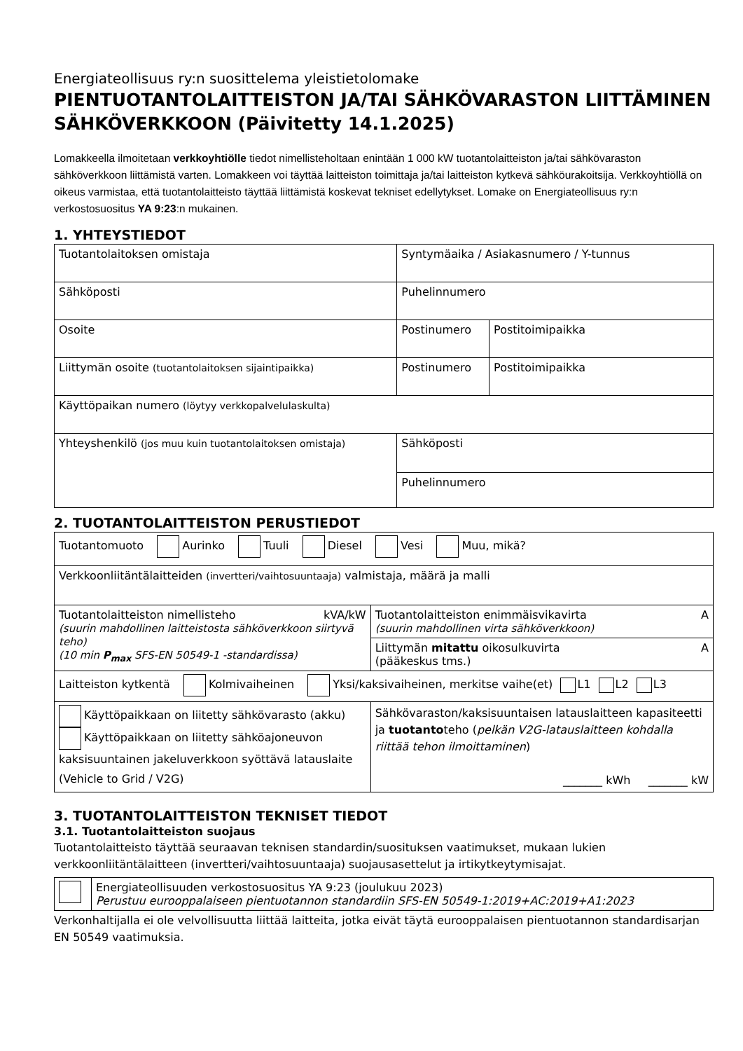Energiateollisuus ry:n suosittelema yleistietolomake
PIENTUOTANTOLAITTEISTON JA/TAI SÄHKÖVARASTON LIITTÄMINEN SÄHKÖVERKKOON (Päivitetty 14.1.2025)
Lomakkeella ilmoitetaan verkkoyhtiölle tiedot nimellisteholtaan enintään 1 000 kW tuotantolaitteiston ja/tai sähkövaraston sähköverkkoon liittämistä varten. Lomakkeen voi täyttää laitteiston toimittaja ja/tai laitteiston kytkevä sähköurakoitsija. Verkkoyhtiöllä on oikeus varmistaa, että tuotantolaitteisto täyttää liittämistä koskevat tekniset edellytykset. Lomake on Energiateollisuus ry:n verkostosuositus YA 9:23:n mukainen.
1. YHTEYSTIEDOT
| Tuotantolaitoksen omistaja | Syntymäaika / Asiakasnumero / Y-tunnus | |
| Sähköposti | Puhelinnumero | |
| Osoite | Postinumero | Postitoimipaikka |
| Liittymän osoite (tuotantolaitoksen sijaintipaikka) | Postinumero | Postitoimipaikka |
| Käyttöpaikan numero (löytyy verkkopalvelulaskulta) | | |
| Yhteyshenkilö (jos muu kuin tuotantolaitoksen omistaja) | Sähköposti | |
| | Puhelinnumero | |
2. TUOTANTOLAITTEISTON PERUSTIEDOT
| Tuotantomuoto Aurinko Tuuli Diesel Vesi Muu, mikä? | |
| Verkkoonliitäntälaitteiden (invertteri/vaihtosuuntaaja) valmistaja, määrä ja malli | |
| Tuotantolaitteiston nimellisteho kVA/kW (suurin mahdollinen laitteistosta sähköverkkoon siirtyvä teho) (10 min P<sub>max</sub> SFS-EN 50549-1 -standardissa) | Tuotantolaitteiston enimmäisvikavirta A (suurin mahdollinen virta sähköverkkoon) |
| | Liittymän mitattu oikosulkuvirta A (pääkeskus tms.) |
| Laitteiston kytkentä Kolmivaiheinen Yksi/kaksivaiheinen, merkitse vaihe(et) L1 L2 L3 | |
| Käyttöpaikkaan on liitetty sähkövarasto (akku) Käyttöpaikkaan on liitetty sähköajoneuvon kaksisuuntainen jakeluverkkoon syöttävä latauslaite (Vehicle to Grid / V2G) | Sähkövaraston/kaksisuuntaisen latauslaitteen kapasiteetti ja tuotanto teho ( pelkän V2G-latauslaitteen kohdalla riittää tehon ilmoittaminen ) _______ kWh _______ kW |
3. TUOTANTOLAITTEISTON TEKNISET TIEDOT
3.1. Tuotantolaitteiston suojaus
Tuotantolaitteisto täyttää seuraavan teknisen standardin/suosituksen vaatimukset, mukaan lukien verkkoonliitäntälaitteen (invertteri/vaihtosuuntaaja) suojausasettelut ja irtikytkeytymisajat.
| | Energiateollisuuden verkostosuositus YA 9:23 (joulukuu 2023) Perustuu eurooppalaiseen pientuotannon standardiin SFS-EN 50549-1:2019+AC:2019+A1:2023 |
Verkonhaltijalla ei ole velvollisuutta liittää laitteita, jotka eivät täytä eurooppalaisen pientuotannon standardisarjan EN 50549 vaatimuksia.